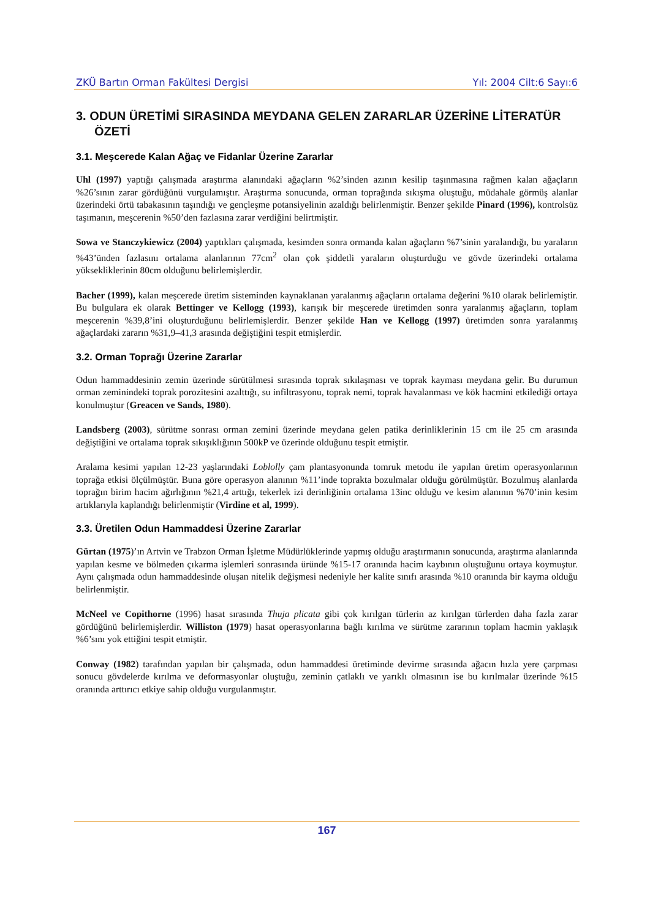ZKÜ Bartın Orman Fakültesi Dergisi Yıl: 2004 Cilt:6 Sayı:6
3. ODUN ÜRETİMİ SIRASINDA MEYDANA GELEN ZARARLAR ÜZERİNE LİTERATÜR ÖZETİ
3.1. Meşcerede Kalan Ağaç ve Fidanlar Üzerine Zararlar
Uhl (1997) yaptığı çalışmada araştırma alanındaki ağaçların %2’sinden azının kesilip taşınmasına rağmen kalan ağaçların %26’sının zarar gördüğünü vurgulamıştır. Araştırma sonucunda, orman toprağında sıkışma oluştuğu, müdahale görmüş alanlar üzerindeki örtü tabakasının taşındığı ve gençleşme potansiyelinin azaldığı belirlenmiştir. Benzer şekilde Pinard (1996), kontrolsüz taşımanın, meşcerenin %50’den fazlasına zarar verdiğini belirtmiştir.
Sowa ve Stanczykiewicz (2004) yaptıkları çalışmada, kesimden sonra ormanda kalan ağaçların %7’sinin yaralandığı, bu yaraların %43’ünden fazlasını ortalama alanlarının 77cm<sup>2</sup> olan çok şiddetli yaraların oluşturduğu ve gövde üzerindeki ortalama yüksekliklerinin 80cm olduğunu belirlemişlerdir.
Bacher (1999), kalan meşcerede üretim sisteminden kaynaklanan yaralanmış ağaçların ortalama değerini %10 olarak belirlemiştir. Bu bulgulara ek olarak Bettinger ve Kellogg (1993), karışık bir meşcerede üretimden sonra yaralanmış ağaçların, toplam meşcerenin %39,8’ini oluşturduğunu belirlemişlerdir. Benzer şekilde Han ve Kellogg (1997) üretimden sonra yaralanmış ağaçlardaki zararın %31,9–41,3 arasında değiştiğini tespit etmişlerdir.
3.2. Orman Toprağı Üzerine Zararlar
Odun hammaddesinin zemin üzerinde sürütülmesi sırasında toprak sıkılaşması ve toprak kayması meydana gelir. Bu durumun orman zeminindeki toprak porozitesini azalttığı, su infiltrasyonu, toprak nemi, toprak havalanması ve kök hacmini etkilediği ortaya konulmuştur (Greacen ve Sands, 1980).
Landsberg (2003), sürütme sonrası orman zemini üzerinde meydana gelen patika derinliklerinin 15 cm ile 25 cm arasında değiştiğini ve ortalama toprak sıkışıklığının 500kP ve üzerinde olduğunu tespit etmiştir.
Aralama kesimi yapılan 12-23 yaşlarındaki Loblolly çam plantasyonunda tomruk metodu ile yapılan üretim operasyonlarının toprağa etkisi ölçülmüştür. Buna göre operasyon alanının %11’inde toprakta bozulmalar olduğu görülmüştür. Bozulmuş alanlarda toprağın birim hacim ağırlığının %21,4 arttığı, tekerlek izi derinliğinin ortalama 13inc olduğu ve kesim alanının %70’inin kesim artıklarıyla kaplandığı belirlenmiştir (Virdine et al, 1999).
3.3. Üretilen Odun Hammaddesi Üzerine Zararlar
Gürtan (1975)’ın Artvin ve Trabzon Orman İşletme Müdürlüklerinde yapmış olduğu araştırmanın sonucunda, araştırma alanlarında yapılan kesme ve bölmeden çıkarma işlemleri sonrasında üründe %15-17 oranında hacim kaybının oluştuğunu ortaya koymuştur. Aynı çalışmada odun hammaddesinde oluşan nitelik değişmesi nedeniyle her kalite sınıfı arasında %10 oranında bir kayma olduğu belirlenmiştir.
McNeel ve Copithorne (1996) hasat sırasında Thuja plicata gibi çok kırılgan türlerin az kırılgan türlerden daha fazla zarar gördüğünü belirlemişlerdir. Williston (1979) hasat operasyonlarına bağlı kırılma ve sürütme zararının toplam hacmin yaklaşık %6’sını yok ettiğini tespit etmiştir.
Conway (1982) tarafından yapılan bir çalışmada, odun hammaddesi üretiminde devirme sırasında ağacın hızla yere çarpması sonucu gövdelerde kırılma ve deformasyonlar oluştuğu, zeminin çatlaklı ve yarıklı olmasının ise bu kırılmalar üzerinde %15 oranında arttırıcı etkiye sahip olduğu vurgulanmıştır.
167